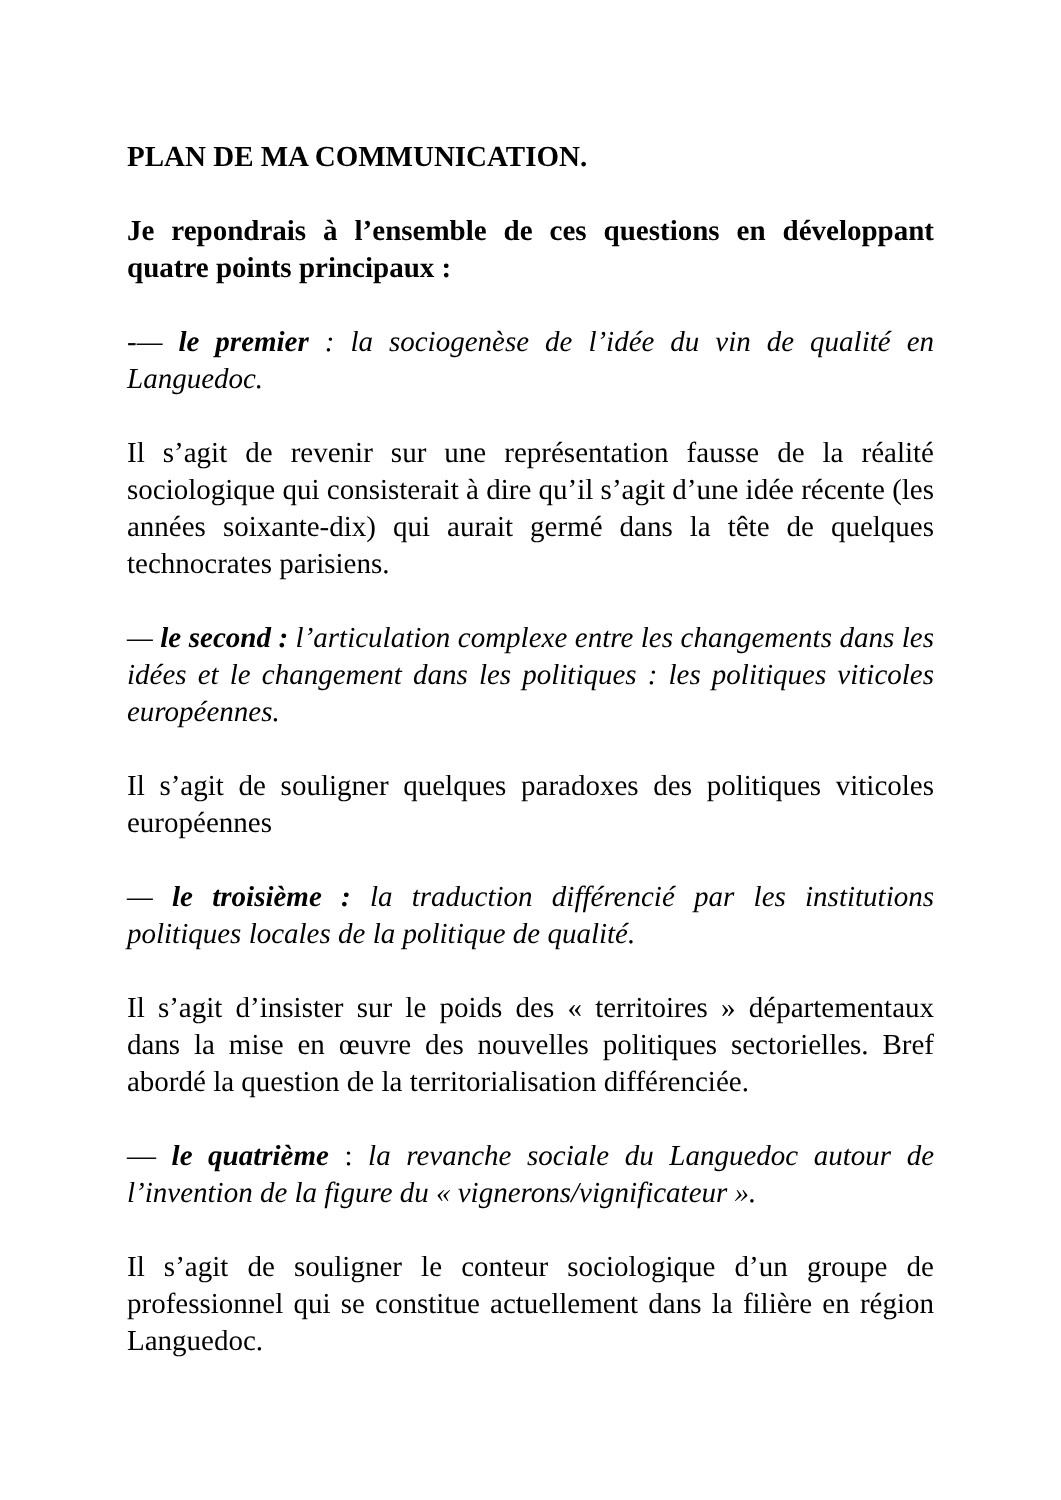PLAN DE MA COMMUNICATION.
Je repondrais à l’ensemble de ces questions en développant quatre points principaux :
-— le premier : la sociogenèse de l’idée du vin de qualité en Languedoc.
Il s’agit de revenir sur une représentation fausse de la réalité sociologique qui consisterait à dire qu’il s’agit d’une idée récente (les années soixante-dix) qui aurait germé dans la tête de quelques technocrates parisiens.
— le second : l’articulation complexe entre les changements dans les idées et le changement dans les politiques : les politiques viticoles européennes.
Il s’agit de souligner quelques paradoxes des politiques viticoles européennes
— le troisième : la traduction différencié par les institutions politiques locales de la politique de qualité.
Il s’agit d’insister sur le poids des « territoires » départementaux dans la mise en œuvre des nouvelles politiques sectorielles. Bref abordé la question de la territorialisation différenciée.
— le quatrième : la revanche sociale du Languedoc autour de l’invention de la figure du « vignerons/vignificateur ».
Il s’agit de souligner le conteur sociologique d’un groupe de professionnel qui se constitue actuellement dans la filière en région Languedoc.